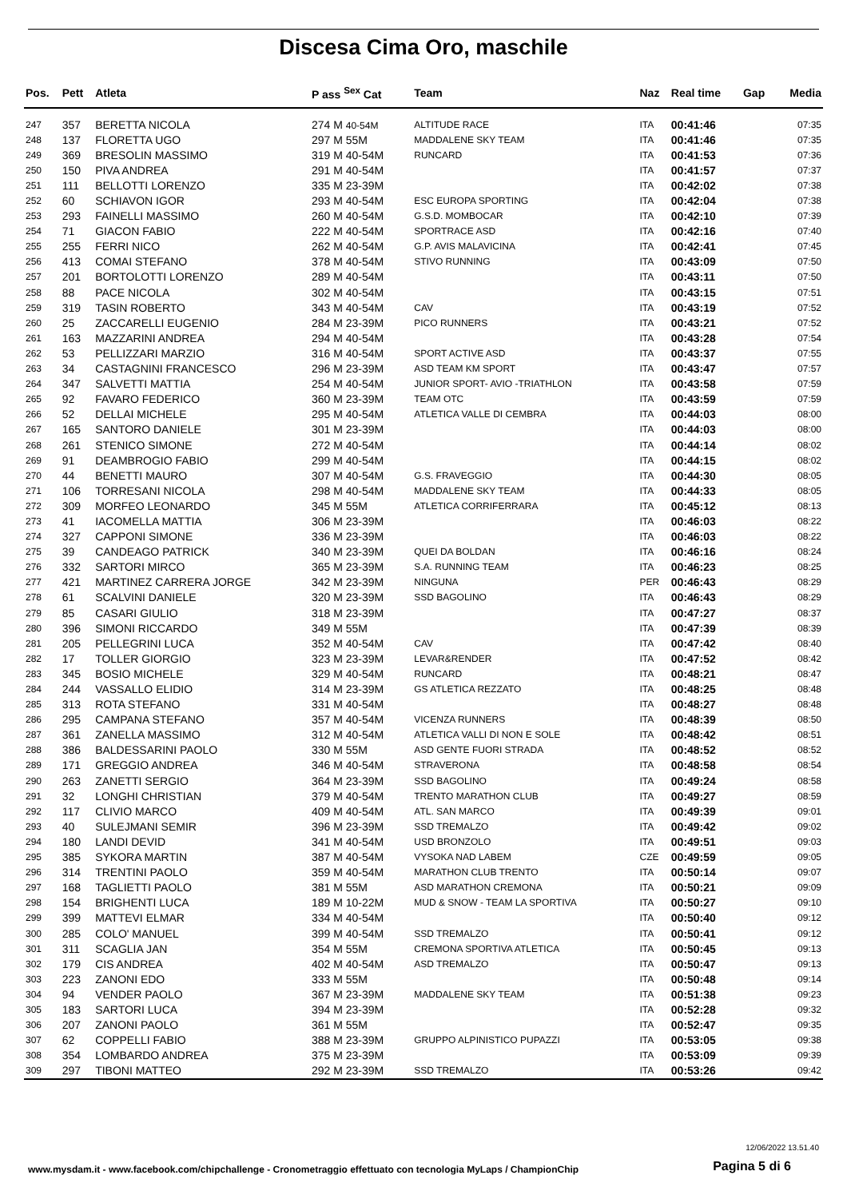Discesa Cima Oro, maschile
| Pos. | Pett | Atleta | P ass <sup>Sex</sup> Cat | Team | Naz | Real time | Gap | Media |
| --- | --- | --- | --- | --- | --- | --- | --- | --- |
| 247 | 357 | BERETTA NICOLA | 274 M 40-54M | ALTITUDE RACE | ITA | 00:41:46 | | 07:35 |
| 248 | 137 | FLORETTA UGO | 297 M 55M | MADDALENE SKY TEAM | ITA | 00:41:46 | | 07:35 |
| 249 | 369 | BRESOLIN MASSIMO | 319 M 40-54M | RUNCARD | ITA | 00:41:53 | | 07:36 |
| 250 | 150 | PIVA ANDREA | 291 M 40-54M | | ITA | 00:41:57 | | 07:37 |
| 251 | 111 | BELLOTTI LORENZO | 335 M 23-39M | | ITA | 00:42:02 | | 07:38 |
| 252 | 60 | SCHIAVON IGOR | 293 M 40-54M | ESC EUROPA SPORTING | ITA | 00:42:04 | | 07:38 |
| 253 | 293 | FAINELLI MASSIMO | 260 M 40-54M | G.S.D. MOMBOCAR | ITA | 00:42:10 | | 07:39 |
| 254 | 71 | GIACON FABIO | 222 M 40-54M | SPORTRACE ASD | ITA | 00:42:16 | | 07:40 |
| 255 | 255 | FERRI NICO | 262 M 40-54M | G.P. AVIS MALAVICINA | ITA | 00:42:41 | | 07:45 |
| 256 | 413 | COMAI STEFANO | 378 M 40-54M | STIVO RUNNING | ITA | 00:43:09 | | 07:50 |
| 257 | 201 | BORTOLOTTI LORENZO | 289 M 40-54M | | ITA | 00:43:11 | | 07:50 |
| 258 | 88 | PACE NICOLA | 302 M 40-54M | | ITA | 00:43:15 | | 07:51 |
| 259 | 319 | TASIN ROBERTO | 343 M 40-54M | CAV | ITA | 00:43:19 | | 07:52 |
| 260 | 25 | ZACCARELLI EUGENIO | 284 M 23-39M | PICO RUNNERS | ITA | 00:43:21 | | 07:52 |
| 261 | 163 | MAZZARINI ANDREA | 294 M 40-54M | | ITA | 00:43:28 | | 07:54 |
| 262 | 53 | PELLIZZARI MARZIO | 316 M 40-54M | SPORT ACTIVE ASD | ITA | 00:43:37 | | 07:55 |
| 263 | 34 | CASTAGNINI FRANCESCO | 296 M 23-39M | ASD TEAM KM SPORT | ITA | 00:43:47 | | 07:57 |
| 264 | 347 | SALVETTI MATTIA | 254 M 40-54M | JUNIOR SPORT- AVIO -TRIATHLON | ITA | 00:43:58 | | 07:59 |
| 265 | 92 | FAVARO FEDERICO | 360 M 23-39M | TEAM OTC | ITA | 00:43:59 | | 07:59 |
| 266 | 52 | DELLAI MICHELE | 295 M 40-54M | ATLETICA VALLE DI CEMBRA | ITA | 00:44:03 | | 08:00 |
| 267 | 165 | SANTORO DANIELE | 301 M 23-39M | | ITA | 00:44:03 | | 08:00 |
| 268 | 261 | STENICO SIMONE | 272 M 40-54M | | ITA | 00:44:14 | | 08:02 |
| 269 | 91 | DEAMBROGIO FABIO | 299 M 40-54M | | ITA | 00:44:15 | | 08:02 |
| 270 | 44 | BENETTI MAURO | 307 M 40-54M | G.S. FRAVEGGIO | ITA | 00:44:30 | | 08:05 |
| 271 | 106 | TORRESANI NICOLA | 298 M 40-54M | MADDALENE SKY TEAM | ITA | 00:44:33 | | 08:05 |
| 272 | 309 | MORFEO LEONARDO | 345 M 55M | ATLETICA CORRIFERRARA | ITA | 00:45:12 | | 08:13 |
| 273 | 41 | IACOMELLA MATTIA | 306 M 23-39M | | ITA | 00:46:03 | | 08:22 |
| 274 | 327 | CAPPONI SIMONE | 336 M 23-39M | | ITA | 00:46:03 | | 08:22 |
| 275 | 39 | CANDEAGO PATRICK | 340 M 23-39M | QUEI DA BOLDAN | ITA | 00:46:16 | | 08:24 |
| 276 | 332 | SARTORI MIRCO | 365 M 23-39M | S.A. RUNNING TEAM | ITA | 00:46:23 | | 08:25 |
| 277 | 421 | MARTINEZ CARRERA JORGE | 342 M 23-39M | NINGUNA | PER | 00:46:43 | | 08:29 |
| 278 | 61 | SCALVINI DANIELE | 320 M 23-39M | SSD BAGOLINO | ITA | 00:46:43 | | 08:29 |
| 279 | 85 | CASARI GIULIO | 318 M 23-39M | | ITA | 00:47:27 | | 08:37 |
| 280 | 396 | SIMONI RICCARDO | 349 M 55M | | ITA | 00:47:39 | | 08:39 |
| 281 | 205 | PELLEGRINI LUCA | 352 M 40-54M | CAV | ITA | 00:47:42 | | 08:40 |
| 282 | 17 | TOLLER GIORGIO | 323 M 23-39M | LEVAR&RENDER | ITA | 00:47:52 | | 08:42 |
| 283 | 345 | BOSIO MICHELE | 329 M 40-54M | RUNCARD | ITA | 00:48:21 | | 08:47 |
| 284 | 244 | VASSALLO ELIDIO | 314 M 23-39M | GS ATLETICA REZZATO | ITA | 00:48:25 | | 08:48 |
| 285 | 313 | ROTA STEFANO | 331 M 40-54M | | ITA | 00:48:27 | | 08:48 |
| 286 | 295 | CAMPANA STEFANO | 357 M 40-54M | VICENZA RUNNERS | ITA | 00:48:39 | | 08:50 |
| 287 | 361 | ZANELLA MASSIMO | 312 M 40-54M | ATLETICA VALLI DI NON E SOLE | ITA | 00:48:42 | | 08:51 |
| 288 | 386 | BALDESSARINI PAOLO | 330 M 55M | ASD GENTE FUORI STRADA | ITA | 00:48:52 | | 08:52 |
| 289 | 171 | GREGGIO ANDREA | 346 M 40-54M | STRAVERONA | ITA | 00:48:58 | | 08:54 |
| 290 | 263 | ZANETTI SERGIO | 364 M 23-39M | SSD BAGOLINO | ITA | 00:49:24 | | 08:58 |
| 291 | 32 | LONGHI CHRISTIAN | 379 M 40-54M | TRENTO MARATHON CLUB | ITA | 00:49:27 | | 08:59 |
| 292 | 117 | CLIVIO MARCO | 409 M 40-54M | ATL. SAN MARCO | ITA | 00:49:39 | | 09:01 |
| 293 | 40 | SULEJMANI SEMIR | 396 M 23-39M | SSD TREMALZO | ITA | 00:49:42 | | 09:02 |
| 294 | 180 | LANDI DEVID | 341 M 40-54M | USD BRONZOLO | ITA | 00:49:51 | | 09:03 |
| 295 | 385 | SYKORA MARTIN | 387 M 40-54M | VYSOKA NAD LABEM | CZE | 00:49:59 | | 09:05 |
| 296 | 314 | TRENTINI PAOLO | 359 M 40-54M | MARATHON CLUB TRENTO | ITA | 00:50:14 | | 09:07 |
| 297 | 168 | TAGLIETTI PAOLO | 381 M 55M | ASD MARATHON CREMONA | ITA | 00:50:21 | | 09:09 |
| 298 | 154 | BRIGHENTI LUCA | 189 M 10-22M | MUD & SNOW - TEAM LA SPORTIVA | ITA | 00:50:27 | | 09:10 |
| 299 | 399 | MATTEVI ELMAR | 334 M 40-54M | | ITA | 00:50:40 | | 09:12 |
| 300 | 285 | COLO' MANUEL | 399 M 40-54M | SSD TREMALZO | ITA | 00:50:41 | | 09:12 |
| 301 | 311 | SCAGLIA JAN | 354 M 55M | CREMONA SPORTIVA ATLETICA | ITA | 00:50:45 | | 09:13 |
| 302 | 179 | CIS ANDREA | 402 M 40-54M | ASD TREMALZO | ITA | 00:50:47 | | 09:13 |
| 303 | 223 | ZANONI EDO | 333 M 55M | | ITA | 00:50:48 | | 09:14 |
| 304 | 94 | VENDER PAOLO | 367 M 23-39M | MADDALENE SKY TEAM | ITA | 00:51:38 | | 09:23 |
| 305 | 183 | SARTORI LUCA | 394 M 23-39M | | ITA | 00:52:28 | | 09:32 |
| 306 | 207 | ZANONI PAOLO | 361 M 55M | | ITA | 00:52:47 | | 09:35 |
| 307 | 62 | COPPELLI FABIO | 388 M 23-39M | GRUPPO ALPINISTICO PUPAZZI | ITA | 00:53:05 | | 09:38 |
| 308 | 354 | LOMBARDO ANDREA | 375 M 23-39M | | ITA | 00:53:09 | | 09:39 |
| 309 | 297 | TIBONI MATTEO | 292 M 23-39M | SSD TREMALZO | ITA | 00:53:26 | | 09:42 |
12/06/2022 13.51.40
www.mysdam.it - www.facebook.com/chipchallenge - Cronometraggio effettuato con tecnologia MyLaps / ChampionChip
Pagina 5 di 6